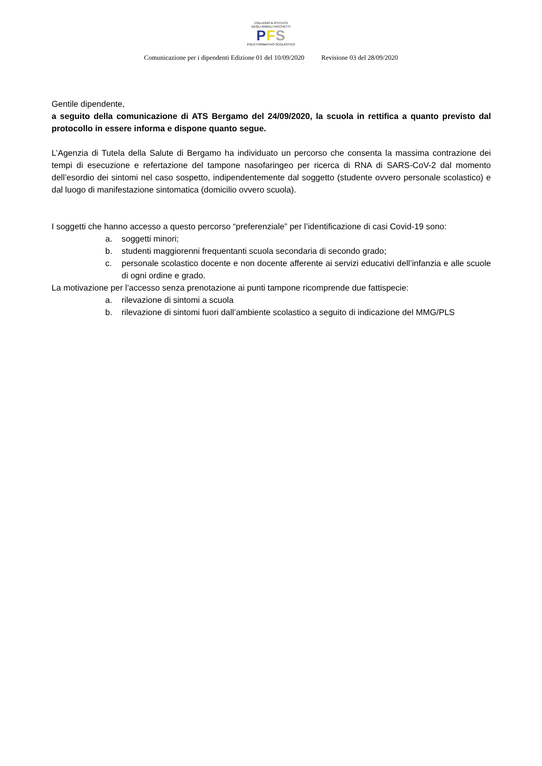COLLEGIO & ISTITUTO
DEGLI ANGELI FACCHETTI
PFS
POLO FORMATIVO SCOLASTICO
Comunicazione per i dipendenti Edizione 01 del 10/09/2020 Revisione 03 del 28/09/2020
Gentile dipendente,
a seguito della comunicazione di ATS Bergamo del 24/09/2020, la scuola in rettifica a quanto previsto dal protocollo in essere informa e dispone quanto segue.
L’Agenzia di Tutela della Salute di Bergamo ha individuato un percorso che consenta la massima contrazione dei tempi di esecuzione e refertazione del tampone nasofaringeo per ricerca di RNA di SARS-CoV-2 dal momento dell’esordio dei sintomi nel caso sospetto, indipendentemente dal soggetto (studente ovvero personale scolastico) e dal luogo di manifestazione sintomatica (domicilio ovvero scuola).
I soggetti che hanno accesso a questo percorso “preferenziale” per l’identificazione di casi Covid-19 sono:
a. soggetti minori;
b. studenti maggiorenni frequentanti scuola secondaria di secondo grado;
c. personale scolastico docente e non docente afferente ai servizi educativi dell’infanzia e alle scuole di ogni ordine e grado.
La motivazione per l’accesso senza prenotazione ai punti tampone ricomprende due fattispecie:
a. rilevazione di sintomi a scuola
b. rilevazione di sintomi fuori dall’ambiente scolastico a seguito di indicazione del MMG/PLS